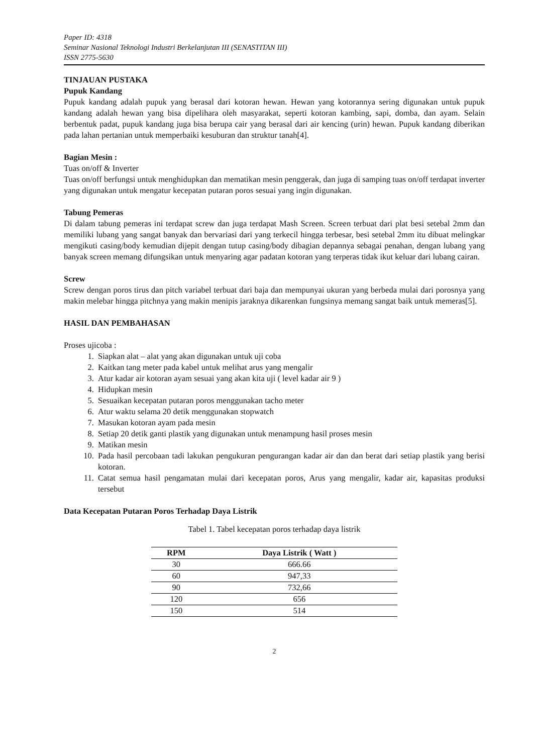Paper ID: 4318
Seminar Nasional Teknologi Industri Berkelanjutan III (SENASTITAN III)
ISSN 2775-5630
TINJAUAN PUSTAKA
Pupuk Kandang
Pupuk kandang adalah pupuk yang berasal dari kotoran hewan. Hewan yang kotorannya sering digunakan untuk pupuk kandang adalah hewan yang bisa dipelihara oleh masyarakat, seperti kotoran kambing, sapi, domba, dan ayam. Selain berbentuk padat, pupuk kandang juga bisa berupa cair yang berasal dari air kencing (urin) hewan. Pupuk kandang diberikan pada lahan pertanian untuk memperbaiki kesuburan dan struktur tanah[4].
Bagian Mesin :
Tuas on/off & Inverter
Tuas on/off berfungsi untuk menghidupkan dan mematikan mesin penggerak, dan juga di samping tuas on/off terdapat inverter yang digunakan untuk mengatur kecepatan putaran poros sesuai yang ingin digunakan.
Tabung Pemeras
Di dalam tabung pemeras ini terdapat screw dan juga terdapat Mash Screen. Screen terbuat dari plat besi setebal 2mm dan memiliki lubang yang sangat banyak dan bervariasi dari yang terkecil hingga terbesar, besi setebal 2mm itu dibuat melingkar mengikuti casing/body kemudian dijepit dengan tutup casing/body dibagian depannya sebagai penahan, dengan lubang yang banyak screen memang difungsikan untuk menyaring agar padatan kotoran yang terperas tidak ikut keluar dari lubang cairan.
Screw
Screw dengan poros tirus dan pitch variabel terbuat dari baja dan mempunyai ukuran yang berbeda mulai dari porosnya yang makin melebar hingga pitchnya yang makin menipis jaraknya dikarenkan fungsinya memang sangat baik untuk memeras[5].
HASIL DAN PEMBAHASAN
Proses ujicoba :
1. Siapkan alat – alat yang akan digunakan untuk uji coba
2. Kaitkan tang meter pada kabel untuk melihat arus yang mengalir
3. Atur kadar air kotoran ayam sesuai yang akan kita uji ( level kadar air 9 )
4. Hidupkan mesin
5. Sesuaikan kecepatan putaran poros menggunakan tacho meter
6. Atur waktu selama 20 detik menggunakan stopwatch
7. Masukan kotoran ayam pada mesin
8. Setiap 20 detik ganti plastik yang digunakan untuk menampung hasil proses mesin
9. Matikan mesin
10. Pada hasil percobaan tadi lakukan pengukuran pengurangan kadar air dan dan berat dari setiap plastik yang berisi kotoran.
11. Catat semua hasil pengamatan mulai dari kecepatan poros, Arus yang mengalir, kadar air, kapasitas produksi tersebut
Data Kecepatan Putaran Poros Terhadap Daya Listrik
Tabel 1. Tabel kecepatan poros terhadap daya listrik
| RPM | Daya Listrik ( Watt ) |
| --- | --- |
| 30 | 666.66 |
| 60 | 947,33 |
| 90 | 732,66 |
| 120 | 656 |
| 150 | 514 |
2